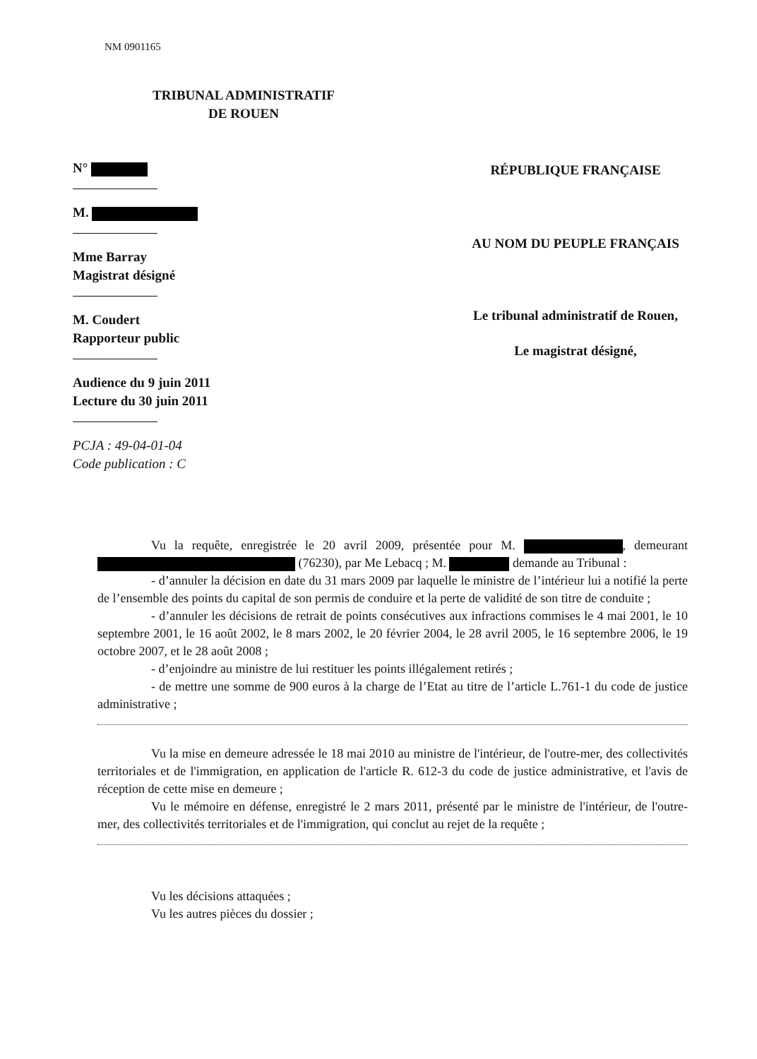NM 0901165
TRIBUNAL ADMINISTRATIF
DE ROUEN
N°
M.
Mme Barray
Magistrat désigné
M. Coudert
Rapporteur public
Audience du 9 juin 2011
Lecture du 30 juin 2011
PCJA : 49-04-01-04
Code publication : C
RÉPUBLIQUE FRANÇAISE
AU NOM DU PEUPLE FRANÇAIS
Le tribunal administratif de Rouen,
Le magistrat désigné,
Vu la requête, enregistrée le 20 avril 2009, présentée pour M. , demeurant (76230), par Me Lebacq ; M. demande au Tribunal :
- d’annuler la décision en date du 31 mars 2009 par laquelle le ministre de l’intérieur lui a notifié la perte de l’ensemble des points du capital de son permis de conduire et la perte de validité de son titre de conduite ;
- d’annuler les décisions de retrait de points consécutives aux infractions commises le 4 mai 2001, le 10 septembre 2001, le 16 août 2002, le 8 mars 2002, le 20 février 2004, le 28 avril 2005, le 16 septembre 2006, le 19 octobre 2007, et le 28 août 2008 ;
- d’enjoindre au ministre de lui restituer les points illégalement retirés ;
- de mettre une somme de 900 euros à la charge de l’Etat au titre de l’article L.761-1 du code de justice administrative ;
Vu la mise en demeure adressée le 18 mai 2010 au ministre de l'intérieur, de l'outre-mer, des collectivités territoriales et de l'immigration, en application de l'article R. 612-3 du code de justice administrative, et l'avis de réception de cette mise en demeure ;
Vu le mémoire en défense, enregistré le 2 mars 2011, présenté par le ministre de l'intérieur, de l'outre-mer, des collectivités territoriales et de l'immigration, qui conclut au rejet de la requête ;
Vu les décisions attaquées ;
Vu les autres pièces du dossier ;